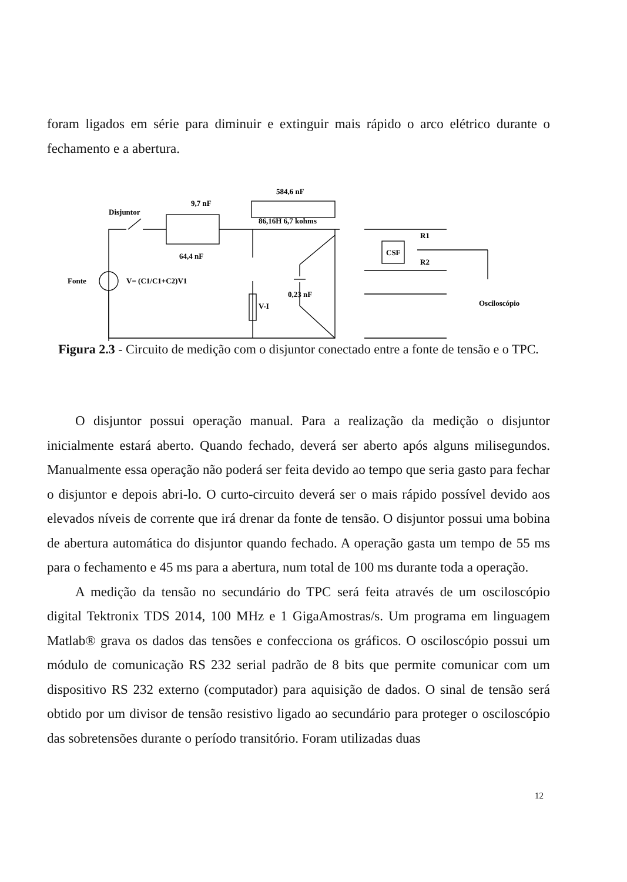foram ligados em série para diminuir e extinguir mais rápido o arco elétrico durante o fechamento e a abertura.
Disjuntor
9,7 nF
64,4 nF
584,6 nF
86,16H 6,7 kohms
Fonte
V= (C1/C1+C2)V1
V-I
0,23 nF
CSF
R1
R2
Osciloscópio
Figura 2.3 - Circuito de medição com o disjuntor conectado entre a fonte de tensão e o TPC.
O disjuntor possui operação manual. Para a realização da medição o disjuntor inicialmente estará aberto. Quando fechado, deverá ser aberto após alguns milisegundos. Manualmente essa operação não poderá ser feita devido ao tempo que seria gasto para fechar o disjuntor e depois abri-lo. O curto-circuito deverá ser o mais rápido possível devido aos elevados níveis de corrente que irá drenar da fonte de tensão. O disjuntor possui uma bobina de abertura automática do disjuntor quando fechado. A operação gasta um tempo de 55 ms para o fechamento e 45 ms para a abertura, num total de 100 ms durante toda a operação.
A medição da tensão no secundário do TPC será feita através de um osciloscópio digital Tektronix TDS 2014, 100 MHz e 1 GigaAmostras/s. Um programa em linguagem Matlab® grava os dados das tensões e confecciona os gráficos. O osciloscópio possui um módulo de comunicação RS 232 serial padrão de 8 bits que permite comunicar com um dispositivo RS 232 externo (computador) para aquisição de dados. O sinal de tensão será obtido por um divisor de tensão resistivo ligado ao secundário para proteger o osciloscópio das sobretensões durante o período transitório. Foram utilizadas duas
12